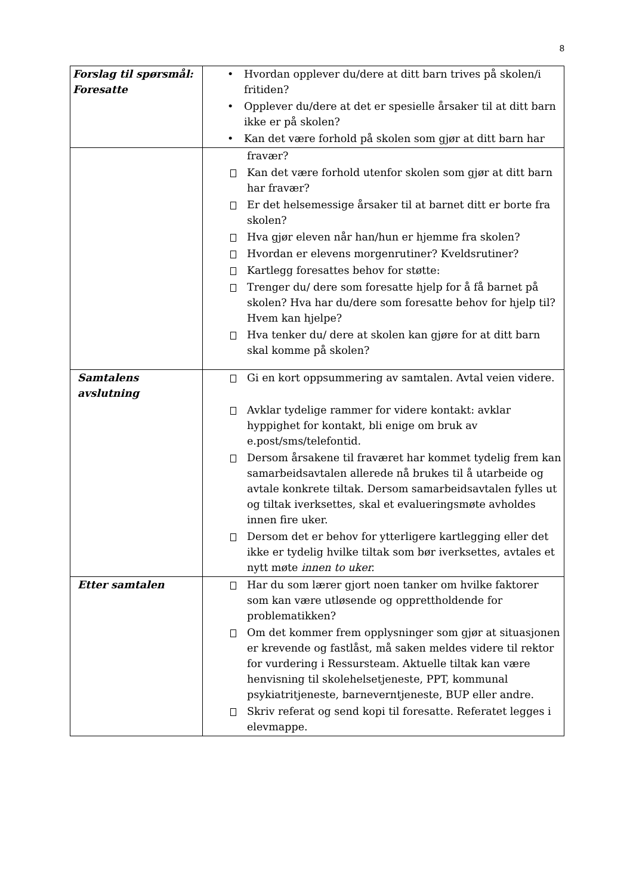8
| Forslag til spørsmål: Foresatte | • Hvordan opplever du/dere at ditt barn trives på skolen/i fritiden? • Opplever du/dere at det er spesielle årsaker til at ditt barn ikke er på skolen? • Kan det være forhold på skolen som gjør at ditt barn har |
| | fravær? Kan det være forhold utenfor skolen som gjør at ditt barn har fravær? Er det helsemessige årsaker til at barnet ditt er borte fra skolen? Hva gjør eleven når han/hun er hjemme fra skolen? Hvordan er elevens morgenrutiner? Kveldsrutiner? Kartlegg foresattes behov for støtte: Trenger du/ dere som foresatte hjelp for å få barnet på skolen? Hva har du/dere som foresatte behov for hjelp til? Hvem kan hjelpe? Hva tenker du/ dere at skolen kan gjøre for at ditt barn skal komme på skolen? |
| Samtalens avslutning | Gi en kort oppsummering av samtalen. Avtal veien videre. Avklar tydelige rammer for videre kontakt: avklar hyppighet for kontakt, bli enige om bruk av e.post/sms/telefontid. Dersom årsakene til fraværet har kommet tydelig frem kan samarbeidsavtalen allerede nå brukes til å utarbeide og avtale konkrete tiltak. Dersom samarbeidsavtalen fylles ut og tiltak iverksettes, skal et evalueringsmøte avholdes innen fire uker. Dersom det er behov for ytterligere kartlegging eller det ikke er tydelig hvilke tiltak som bør iverksettes, avtales et nytt møte innen to uker. |
| Etter samtalen | Har du som lærer gjort noen tanker om hvilke faktorer som kan være utløsende og opprettholdende for problematikken? Om det kommer frem opplysninger som gjør at situasjonen er krevende og fastlåst, må saken meldes videre til rektor for vurdering i Ressursteam. Aktuelle tiltak kan være henvisning til skolehelsetjeneste, PPT, kommunal psykiatritjeneste, barneverntjeneste, BUP eller andre. Skriv referat og send kopi til foresatte. Referatet legges i elevmappe. |